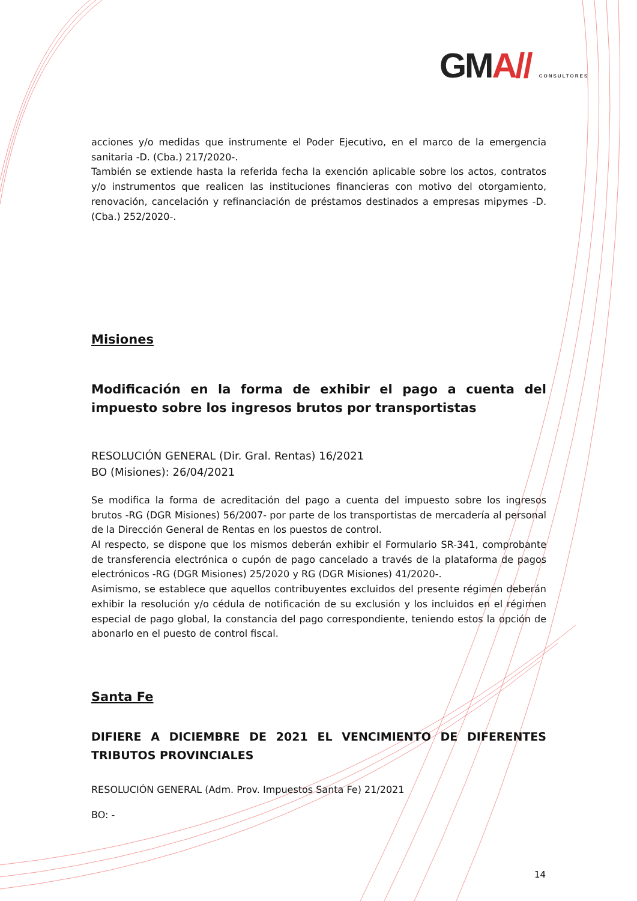GMA// CONSULTORES
acciones y/o medidas que instrumente el Poder Ejecutivo, en el marco de la emergencia sanitaria -D. (Cba.) 217/2020-.
También se extiende hasta la referida fecha la exención aplicable sobre los actos, contratos y/o instrumentos que realicen las instituciones financieras con motivo del otorgamiento, renovación, cancelación y refinanciación de préstamos destinados a empresas mipymes -D. (Cba.) 252/2020-.
Misiones
Modificación en la forma de exhibir el pago a cuenta del impuesto sobre los ingresos brutos por transportistas
RESOLUCIÓN GENERAL (Dir. Gral. Rentas) 16/2021
BO (Misiones): 26/04/2021
Se modifica la forma de acreditación del pago a cuenta del impuesto sobre los ingresos brutos -RG (DGR Misiones) 56/2007- por parte de los transportistas de mercadería al personal de la Dirección General de Rentas en los puestos de control.
Al respecto, se dispone que los mismos deberán exhibir el Formulario SR-341, comprobante de transferencia electrónica o cupón de pago cancelado a través de la plataforma de pagos electrónicos -RG (DGR Misiones) 25/2020 y RG (DGR Misiones) 41/2020-.
Asimismo, se establece que aquellos contribuyentes excluidos del presente régimen deberán exhibir la resolución y/o cédula de notificación de su exclusión y los incluidos en el régimen especial de pago global, la constancia del pago correspondiente, teniendo estos la opción de abonarlo en el puesto de control fiscal.
Santa Fe
DIFIERE A DICIEMBRE DE 2021 EL VENCIMIENTO DE DIFERENTES TRIBUTOS PROVINCIALES
RESOLUCIÓN GENERAL (Adm. Prov. Impuestos Santa Fe) 21/2021
BO: -
14